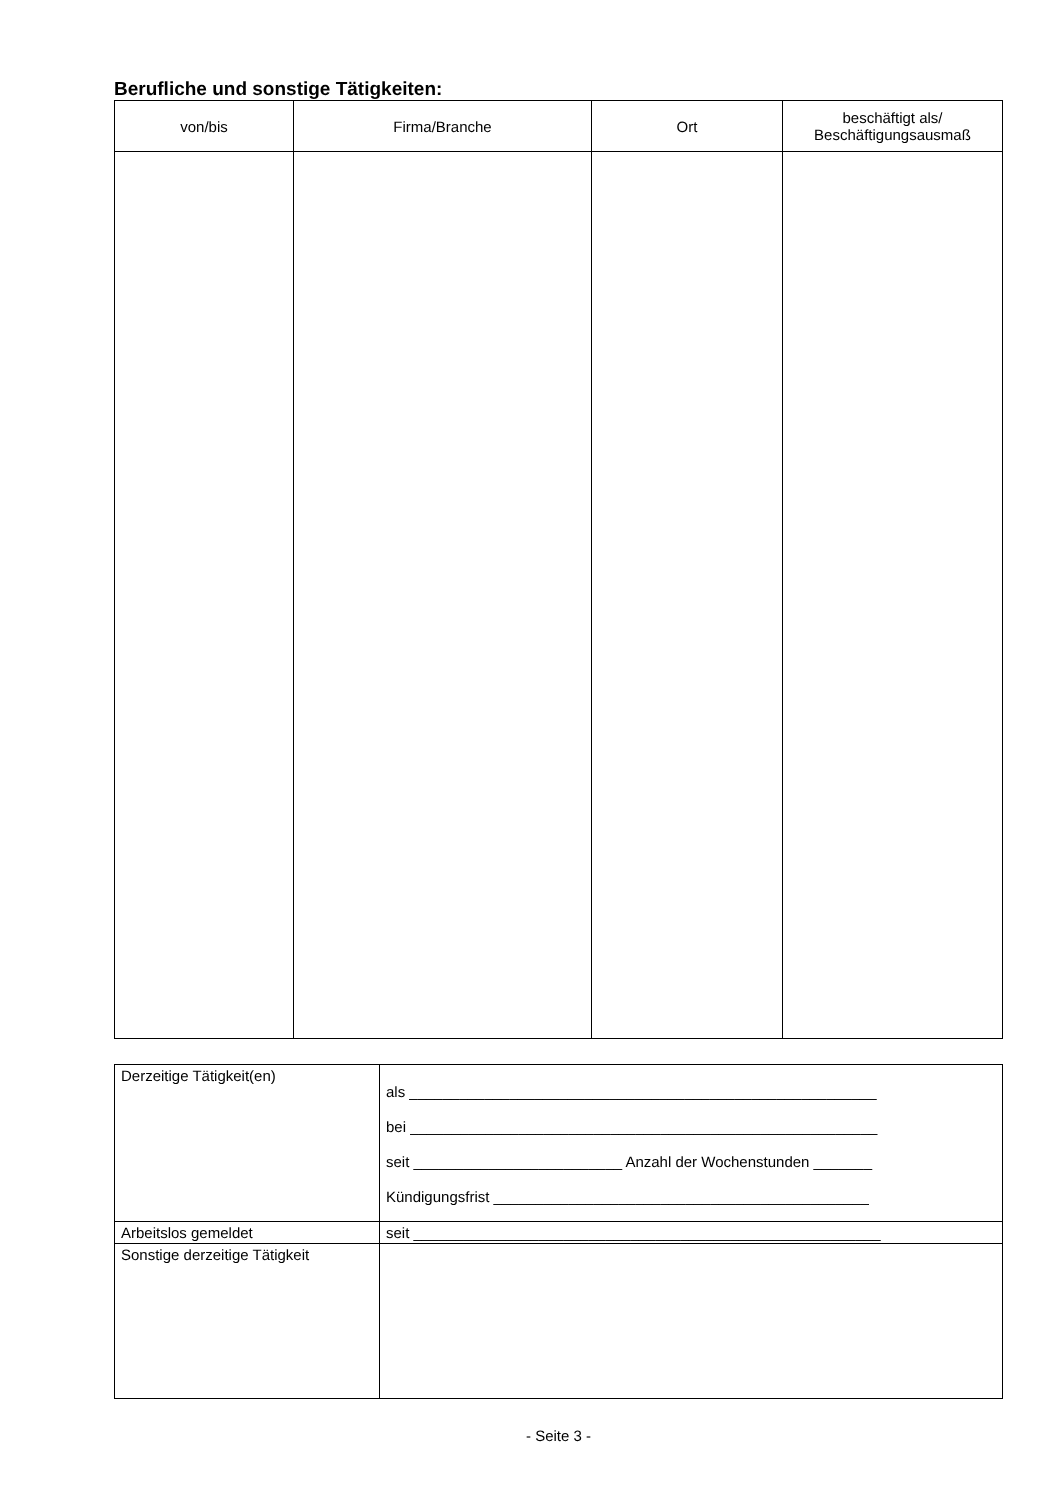Berufliche und sonstige Tätigkeiten:
| von/bis | Firma/Branche | Ort | beschäftigt als/ Beschäftigungsausmaß |
| --- | --- | --- | --- |
| Derzeitige Tätigkeit(en) | als ________________________________________________________ bei ________________________________________________________ seit _________________________ Anzahl der Wochenstunden _______ Kündigungsfrist _____________________________________________ |
| Arbeitslos gemeldet | seit ________________________________________________________ |
| Sonstige derzeitige Tätigkeit | |
- Seite 3 -